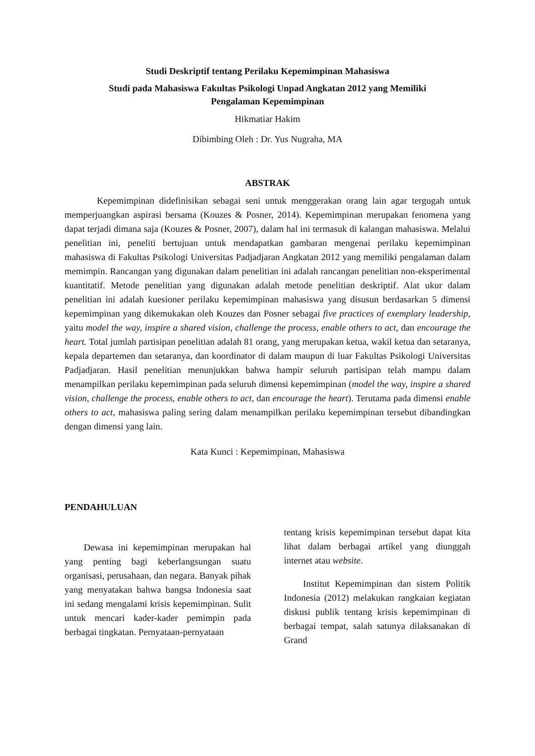Studi Deskriptif tentang Perilaku Kepemimpinan Mahasiswa
Studi pada Mahasiswa Fakultas Psikologi Unpad Angkatan 2012 yang Memiliki
Pengalaman Kepemimpinan
Hikmatiar Hakim
Dibimbing Oleh : Dr. Yus Nugraha, MA
ABSTRAK
Kepemimpinan didefinisikan sebagai seni untuk menggerakan orang lain agar tergugah untuk memperjuangkan aspirasi bersama (Kouzes & Posner, 2014). Kepemimpinan merupakan fenomena yang dapat terjadi dimana saja (Kouzes & Posner, 2007), dalam hal ini termasuk di kalangan mahasiswa. Melalui penelitian ini, peneliti bertujuan untuk mendapatkan gambaran mengenai perilaku kepemimpinan mahasiswa di Fakultas Psikologi Universitas Padjadjaran Angkatan 2012 yang memiliki pengalaman dalam memimpin. Rancangan yang digunakan dalam penelitian ini adalah rancangan penelitian non-eksperimental kuantitatif. Metode penelitian yang digunakan adalah metode penelitian deskriptif. Alat ukur dalam penelitian ini adalah kuesioner perilaku kepemimpinan mahasiswa yang disusun berdasarkan 5 dimensi kepemimpinan yang dikemukakan oleh Kouzes dan Posner sebagai five practices of exemplary leadership, yaitu model the way, inspire a shared vision, challenge the process, enable others to act, dan encourage the heart. Total jumlah partisipan penelitian adalah 81 orang, yang merupakan ketua, wakil ketua dan setaranya, kepala departemen dan setaranya, dan koordinator di dalam maupun di luar Fakultas Psikologi Universitas Padjadjaran. Hasil penelitian menunjukkan bahwa hampir seluruh partisipan telah mampu dalam menampilkan perilaku kepemimpinan pada seluruh dimensi kepemimpinan (model the way, inspire a shared vision, challenge the process, enable others to act, dan encourage the heart). Terutama pada dimensi enable others to act, mahasiswa paling sering dalam menampilkan perilaku kepemimpinan tersebut dibandingkan dengan dimensi yang lain.
Kata Kunci : Kepemimpinan, Mahasiswa
PENDAHULUAN
Dewasa ini kepemimpinan merupakan hal yang penting bagi keberlangsungan suatu organisasi, perusahaan, dan negara. Banyak pihak yang menyatakan bahwa bangsa Indonesia saat ini sedang mengalami krisis kepemimpinan. Sulit untuk mencari kader-kader pemimpin pada berbagai tingkatan. Pernyataan-pernyataan
tentang krisis kepemimpinan tersebut dapat kita lihat dalam berbagai artikel yang diunggah internet atau website.
Institut Kepemimpinan dan sistem Politik Indonesia (2012) melakukan rangkaian kegiatan diskusi publik tentang krisis kepemimpinan di berbagai tempat, salah satunya dilaksanakan di Grand